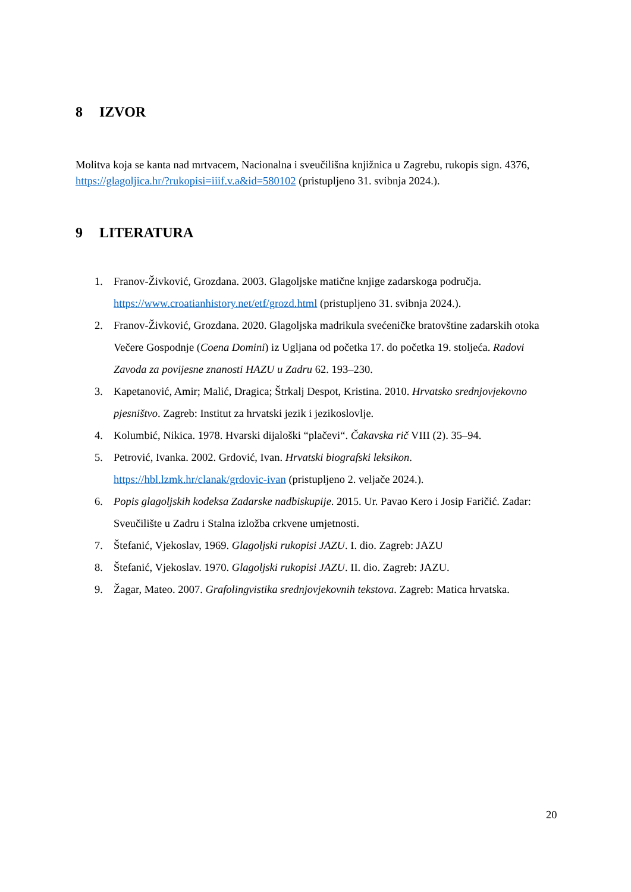8 IZVOR
Molitva koja se kanta nad mrtvacem, Nacionalna i sveučilišna knjižnica u Zagrebu, rukopis sign. 4376, https://glagoljica.hr/?rukopisi=iiif.v.a&id=580102 (pristupljeno 31. svibnja 2024.).
9 LITERATURA
1. Franov-Živković, Grozdana. 2003. Glagoljske matične knjige zadarskoga područja. https://www.croatianhistory.net/etf/grozd.html (pristupljeno 31. svibnja 2024.).
2. Franov-Živković, Grozdana. 2020. Glagoljska madrikula svećeničke bratovštine zadarskih otoka Večere Gospodnje (Coena Domini) iz Ugljana od početka 17. do početka 19. stoljeća. Radovi Zavoda za povijesne znanosti HAZU u Zadru 62. 193–230.
3. Kapetanović, Amir; Malić, Dragica; Štrkalj Despot, Kristina. 2010. Hrvatsko srednjovjekovno pjesništvo. Zagreb: Institut za hrvatski jezik i jezikoslovlje.
4. Kolumbić, Nikica. 1978. Hvarski dijaloški “plačevi“. Čakavska rič VIII (2). 35–94.
5. Petrović, Ivanka. 2002. Grdović, Ivan. Hrvatski biografski leksikon. https://hbl.lzmk.hr/clanak/grdovic-ivan (pristupljeno 2. veljače 2024.).
6. Popis glagoljskih kodeksa Zadarske nadbiskupije. 2015. Ur. Pavao Kero i Josip Faričić. Zadar: Sveučilište u Zadru i Stalna izložba crkvene umjetnosti.
7. Štefanić, Vjekoslav, 1969. Glagoljski rukopisi JAZU. I. dio. Zagreb: JAZU
8. Štefanić, Vjekoslav. 1970. Glagoljski rukopisi JAZU. II. dio. Zagreb: JAZU.
9. Žagar, Mateo. 2007. Grafolingvistika srednjovjekovnih tekstova. Zagreb: Matica hrvatska.
20